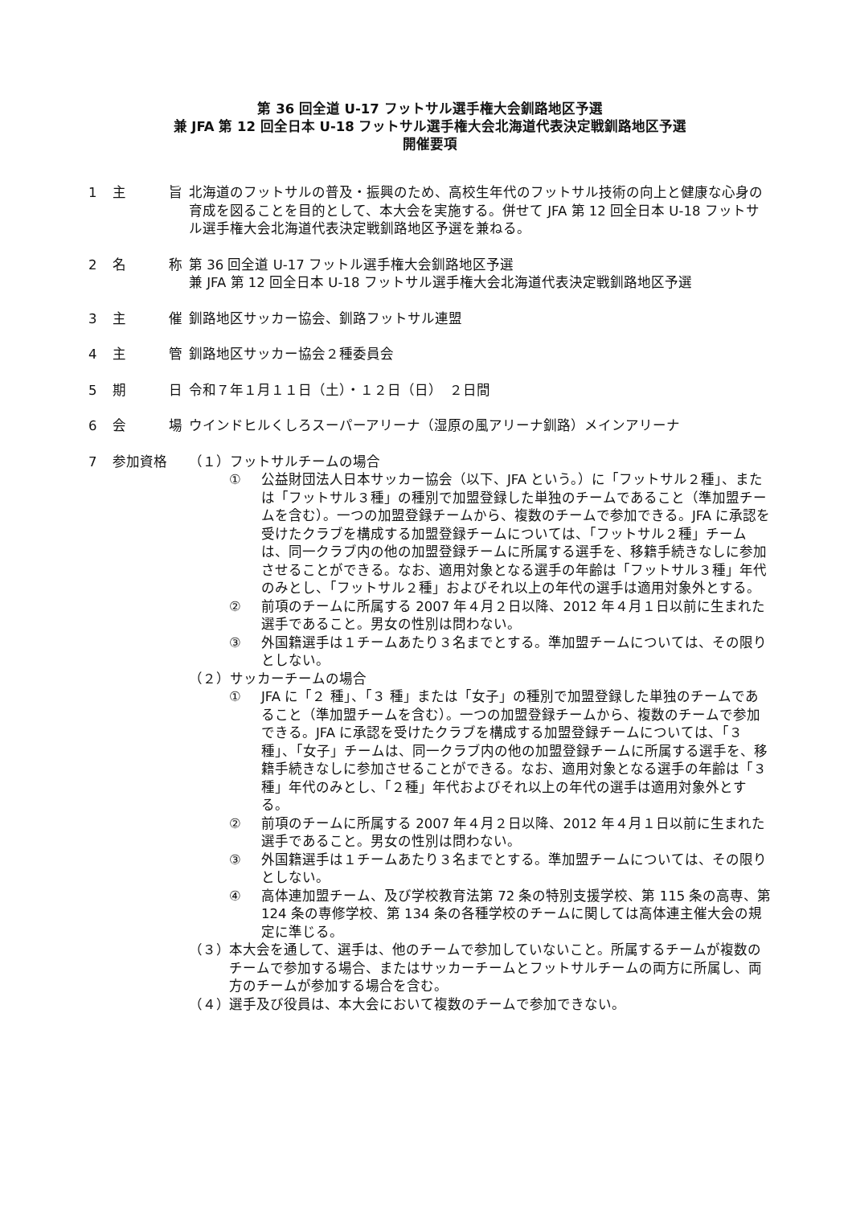第 36 回全道 U-17 フットサル選手権大会釧路地区予選
兼 JFA 第 12 回全日本 U-18 フットサル選手権大会北海道代表決定戦釧路地区予選
開催要項
1 主 旨 北海道のフットサルの普及・振興のため、高校生年代のフットサル技術の向上と健康な心身の育成を図ることを目的として、本大会を実施する。併せて JFA 第 12 回全日本 U-18 フットサル選手権大会北海道代表決定戦釧路地区予選を兼ねる。
2 名 称 第 36 回全道 U-17 フットル選手権大会釧路地区予選
兼 JFA 第 12 回全日本 U-18 フットサル選手権大会北海道代表決定戦釧路地区予選
3 主 催 釧路地区サッカー協会、釧路フットサル連盟
4 主 管 釧路地区サッカー協会２種委員会
5 期 日 令和７年１月１１日（土）・１２日（日）　２日間
6 会 場 ウインドヒルくしろスーパーアリーナ（湿原の風アリーナ釧路）メインアリーナ
7 参加資格 （１）フットサルチームの場合
① 公益財団法人日本サッカー協会（以下、JFA という。）に「フットサル２種」、または「フットサル３種」の種別で加盟登録した単独のチームであること（準加盟チームを含む）。一つの加盟登録チームから、複数のチームで参加できる。JFA に承認を受けたクラブを構成する加盟登録チームについては、「フットサル２種」チームは、同一クラブ内の他の加盟登録チームに所属する選手を、移籍手続きなしに参加させることができる。なお、適用対象となる選手の年齢は「フットサル３種」年代のみとし、「フットサル２種」およびそれ以上の年代の選手は適用対象外とする。
② 前項のチームに所属する 2007 年４月２日以降、2012 年４月１日以前に生まれた選手であること。男女の性別は問わない。
③ 外国籍選手は１チームあたり３名までとする。準加盟チームについては、その限りとしない。
（２）サッカーチームの場合
① JFA に「２ 種」、「３ 種」または「女子」の種別で加盟登録した単独のチームであること（準加盟チームを含む）。一つの加盟登録チームから、複数のチームで参加できる。JFA に承認を受けたクラブを構成する加盟登録チームについては、「３ 種」、「女子」チームは、同一クラブ内の他の加盟登録チームに所属する選手を、移籍手続きなしに参加させることができる。なお、適用対象となる選手の年齢は「３ 種」年代のみとし、「２種」年代およびそれ以上の年代の選手は適用対象外とする。
② 前項のチームに所属する 2007 年４月２日以降、2012 年４月１日以前に生まれた選手であること。男女の性別は問わない。
③ 外国籍選手は１チームあたり３名までとする。準加盟チームについては、その限りとしない。
④ 高体連加盟チーム、及び学校教育法第 72 条の特別支援学校、第 115 条の高専、第 124 条の専修学校、第 134 条の各種学校のチームに関しては高体連主催大会の規定に準じる。
（３） 本大会を通して、選手は、他のチームで参加していないこと。所属するチームが複数のチームで参加する場合、またはサッカーチームとフットサルチームの両方に所属し、両方のチームが参加する場合を含む。
（４） 選手及び役員は、本大会において複数のチームで参加できない。